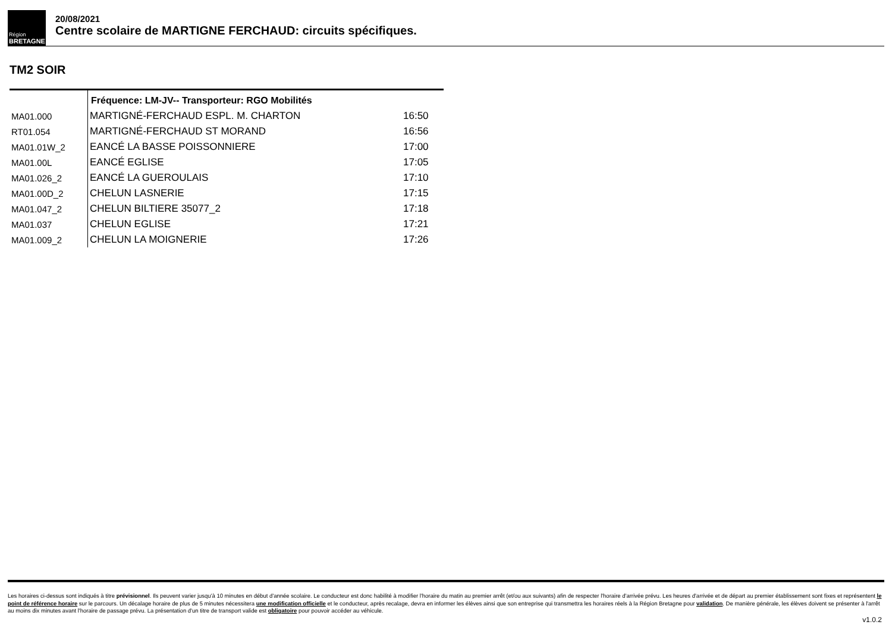Région
BRETAGNE
20/08/2021
Centre scolaire de MARTIGNE FERCHAUD: circuits spécifiques.
TM2 SOIR
| | Fréquence: LM-JV-- Transporteur: RGO Mobilités | |
| MA01.000 | MARTIGNÉ-FERCHAUD ESPL. M. CHARTON | 16:50 |
| RT01.054 | MARTIGNÉ-FERCHAUD ST MORAND | 16:56 |
| MA01.01W_2 | EANCÉ LA BASSE POISSONNIERE | 17:00 |
| MA01.00L | EANCÉ EGLISE | 17:05 |
| MA01.026_2 | EANCÉ LA GUEROULAIS | 17:10 |
| MA01.00D_2 | CHELUN LASNERIE | 17:15 |
| MA01.047_2 | CHELUN BILTIERE 35077_2 | 17:18 |
| MA01.037 | CHELUN EGLISE | 17:21 |
| MA01.009_2 | CHELUN LA MOIGNERIE | 17:26 |
Les horaires ci-dessus sont indiqués à titre prévisionnel. Ils peuvent varier jusqu'à 10 minutes en début d'année scolaire. Le conducteur est donc habilité à modifier l'horaire du matin au premier arrêt (et/ou aux suivants) afin de respecter l'horaire d'arrivée prévu. Les heures d'arrivée et de départ au premier établissement sont fixes et représentent le point de référence horaire sur le parcours. Un décalage horaire de plus de 5 minutes nécessitera une modification officielle et le conducteur, après recalage, devra en informer les élèves ainsi que son entreprise qui transmettra les horaires réels à la Région Bretagne pour validation. De manière générale, les élèves doivent se présenter à l'arrêt au moins dix minutes avant l'horaire de passage prévu. La présentation d'un titre de transport valide est obligatoire pour pouvoir accéder au véhicule.
v1.0.2